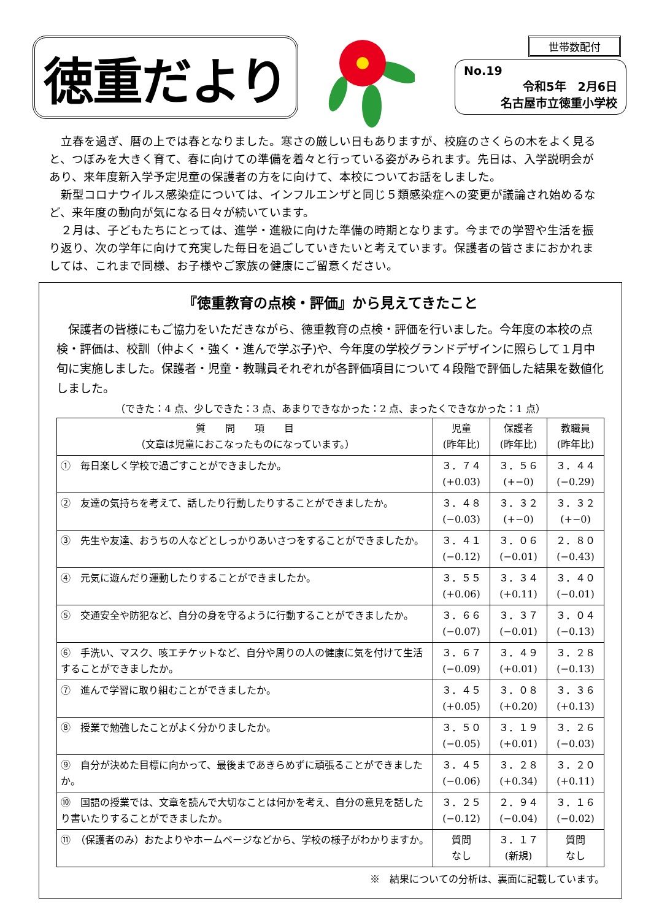徳重だより
世帯数配付
No.19
令和5年　2月6日
名古屋市立徳重小学校
　立春を過ぎ、暦の上では春となりました。寒さの厳しい日もありますが、校庭のさくらの木をよく見ると、つぼみを大きく育て、春に向けての準備を着々と行っている姿がみられます。先日は、入学説明会があり、来年度新入学予定児童の保護者の方をに向けて、本校についてお話をしました。
　新型コロナウイルス感染症については、インフルエンザと同じ５類感染症への変更が議論され始めるなど、来年度の動向が気になる日々が続いています。
　２月は、子どもたちにとっては、進学・進級に向けた準備の時期となります。今までの学習や生活を振り返り、次の学年に向けて充実した毎日を過ごしていきたいと考えています。保護者の皆さまにおかれましては、これまで同様、お子様やご家族の健康にご留意ください。
『徳重教育の点検・評価』から見えてきたこと
　保護者の皆様にもご協力をいただきながら、徳重教育の点検・評価を行いました。今年度の本校の点検・評価は、校訓（仲よく・強く・進んで学ぶ子)や、今年度の学校グランドデザインに照らして１月中旬に実施しました。保護者・児童・教職員それぞれが各評価項目について４段階で評価した結果を数値化しました。
（できた：4 点、少しできた：3 点、あまりできなかった：2 点、まったくできなかった：1 点）
| 質 問 項 目 （文章は児童におこなったものになっています。） | 児童 (昨年比) | 保護者 (昨年比) | 教職員 (昨年比) |
| --- | --- | --- | --- |
| ① 毎日楽しく学校で過ごすことができましたか。 | ３．７４ (+0.03) | ３．５６ (+−0) | ３．４４ (−0.29) |
| ② 友達の気持ちを考えて、話したり行動したりすることができましたか。 | ３．４８ (−0.03) | ３．３２ (+−0) | ３．３２ (+−0) |
| ③ 先生や友達、おうちの人などとしっかりあいさつをすることができましたか。 | ３．４１ (−0.12) | ３．０６ (−0.01) | ２．８０ (−0.43) |
| ④ 元気に遊んだり運動したりすることができましたか。 | ３．５５ (+0.06) | ３．３４ (+0.11) | ３．４０ (−0.01) |
| ⑤ 交通安全や防犯など、自分の身を守るように行動することができましたか。 | ３．６６ (−0.07) | ３．３７ (−0.01) | ３．０４ (−0.13) |
| ⑥ 手洗い、マスク、咳エチケットなど、自分や周りの人の健康に気を付けて生活することができましたか。 | ３．６７ (−0.09) | ３．４９ (+0.01) | ３．２８ (−0.13) |
| ⑦ 進んで学習に取り組むことができましたか。 | ３．４５ (+0.05) | ３．０８ (+0.20) | ３．３６ (+0.13) |
| ⑧ 授業で勉強したことがよく分かりましたか。 | ３．５０ (−0.05) | ３．１９ (+0.01) | ３．２６ (−0.03) |
| ⑨ 自分が決めた目標に向かって、最後まであきらめずに頑張ることができましたか。 | ３．４５ (−0.06) | ３．２８ (+0.34) | ３．２０ (+0.11) |
| ⑩ 国語の授業では、文章を読んで大切なことは何かを考え、自分の意見を話したり書いたりすることができましたか。 | ３．２５ (−0.12) | ２．９４ (−0.04) | ３．１６ (−0.02) |
| ⑪ （保護者のみ）おたよりやホームページなどから、学校の様子がわかりますか。 | 質問 なし | ３．１７ (新規) | 質問 なし |
※　結果についての分析は、裏面に記載しています。